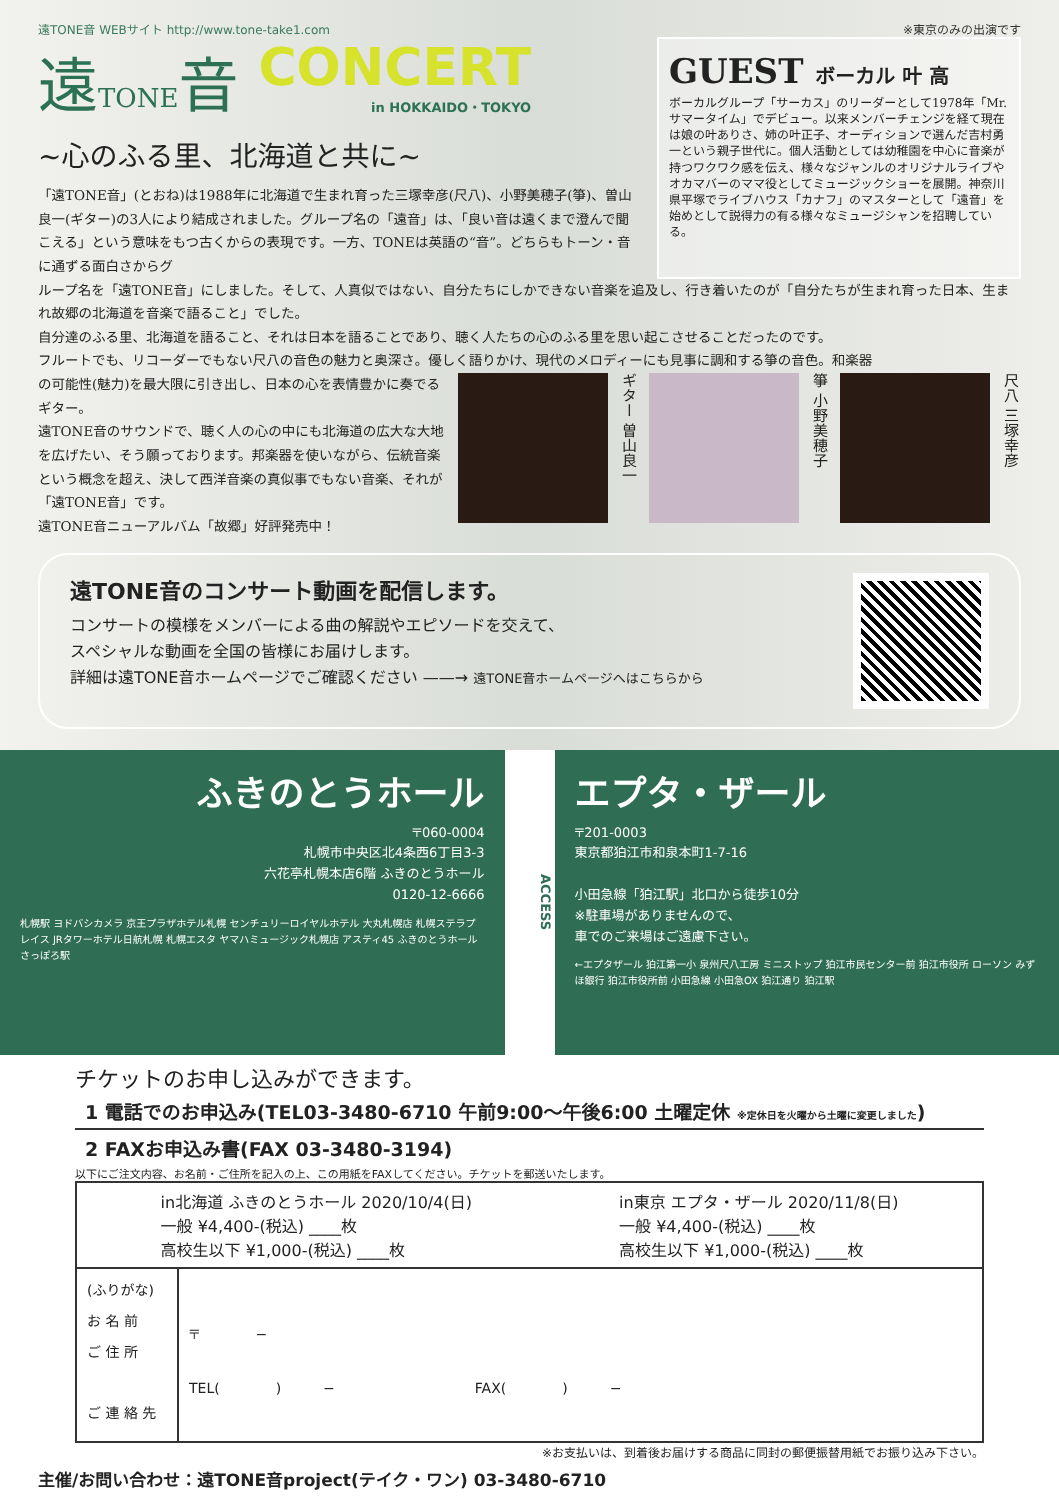遠TONE音 WEBサイト http://www.tone-take1.com ※東京のみの出演です
遠TONE音
CONCERT
in HOKKAIDO・TOKYO
~心のふる里、北海道と共に~
「遠TONE音」(とおね)は1988年に北海道で生まれ育った三塚幸彦(尺八)、小野美穂子(箏)、曽山良一(ギター)の3人により結成されました。グループ名の「遠音」は、「良い音は遠くまで澄んで聞こえる」という意味をもつ古くからの表現です。一方、TONEは英語の“音”。どちらもトーン・音に通ずる面白さからグ
GUEST ボーカル 叶 高
ボーカルグループ「サーカス」のリーダーとして1978年「Mr.サマータイム」でデビュー。以来メンバーチェンジを経て現在は娘の叶ありさ、姉の叶正子、オーディションで選んだ吉村勇一という親子世代に。個人活動としては幼稚園を中心に音楽が持つワクワク感を伝え、様々なジャンルのオリジナルライブやオカマバーのママ役としてミュージックショーを展開。神奈川県平塚でライブハウス「カナフ」のマスターとして「遠音」を始めとして説得力の有る様々なミュージシャンを招聘している。
ループ名を「遠TONE音」にしました。そして、人真似ではない、自分たちにしかできない音楽を追及し、行き着いたのが「自分たちが生まれ育った日本、生まれ故郷の北海道を音楽で語ること」でした。
自分達のふる里、北海道を語ること、それは日本を語ることであり、聴く人たちの心のふる里を思い起こさせることだったのです。
フルートでも、リコーダーでもない尺八の音色の魅力と奥深さ。優しく語りかけ、現代のメロディーにも見事に調和する箏の音色。和楽器
ギター 曽山良一
箏 小野美穂子
尺八 三塚幸彦
の可能性(魅力)を最大限に引き出し、日本の心を表情豊かに奏でるギター。
遠TONE音のサウンドで、聴く人の心の中にも北海道の広大な大地を広げたい、そう願っております。邦楽器を使いながら、伝統音楽という概念を超え、決して西洋音楽の真似事でもない音楽、それが「遠TONE音」です。
遠TONE音ニューアルバム「故郷」好評発売中！
遠TONE音のコンサート動画を配信します。
コンサートの模様をメンバーによる曲の解説やエピソードを交えて、
スペシャルな動画を全国の皆様にお届けします。
詳細は遠TONE音ホームページでご確認ください ——→ 遠TONE音ホームページへはこちらから
ふきのとうホール
〒060-0004
札幌市中央区北4条西6丁目3-3
六花亭札幌本店6階 ふきのとうホール
0120-12-6666
札幌駅 ヨドバシカメラ 京王プラザホテル札幌 センチュリーロイヤルホテル 大丸札幌店 札幌ステラプレイス JRタワーホテル日航札幌 札幌エスタ ヤマハミュージック札幌店 アスティ45 ふきのとうホール さっぽろ駅
ACCESS
エプタ・ザール
〒201-0003
東京都狛江市和泉本町1-7-16
小田急線「狛江駅」北口から徒歩10分
※駐車場がありませんので、
車でのご来場はご遠慮下さい。
←エプタザール 狛江第一小 泉州尺八工房 ミニストップ 狛江市民センター前 狛江市役所 ローソン みずほ銀行 狛江市役所前 小田急線 小田急OX 狛江通り 狛江駅
チケットのお申し込みができます。
1 電話でのお申込み(TEL03-3480-6710 午前9:00〜午後6:00 土曜定休 ※定休日を火曜から土曜に変更しました)
2 FAXお申込み書(FAX 03-3480-3194)
以下にご注文内容、お名前・ご住所を記入の上、この用紙をFAXしてください。チケットを郵送いたします。
| in北海道 ふきのとうホール 2020/10/4(日) 一般 ¥4,400-(税込) ____枚 高校生以下 ¥1,000-(税込) ____枚 in東京 エプタ・ザール 2020/11/8(日) 一般 ¥4,400-(税込) ____枚 高校生以下 ¥1,000-(税込) ____枚 | |
| (ふりがな) お 名 前 ご 住 所 ご 連 絡 先 | 〒 − TEL( ) − FAX( ) − |
※お支払いは、到着後お届けする商品に同封の郵便振替用紙でお振り込み下さい。
主催/お問い合わせ：遠TONE音project(テイク・ワン) 03-3480-6710